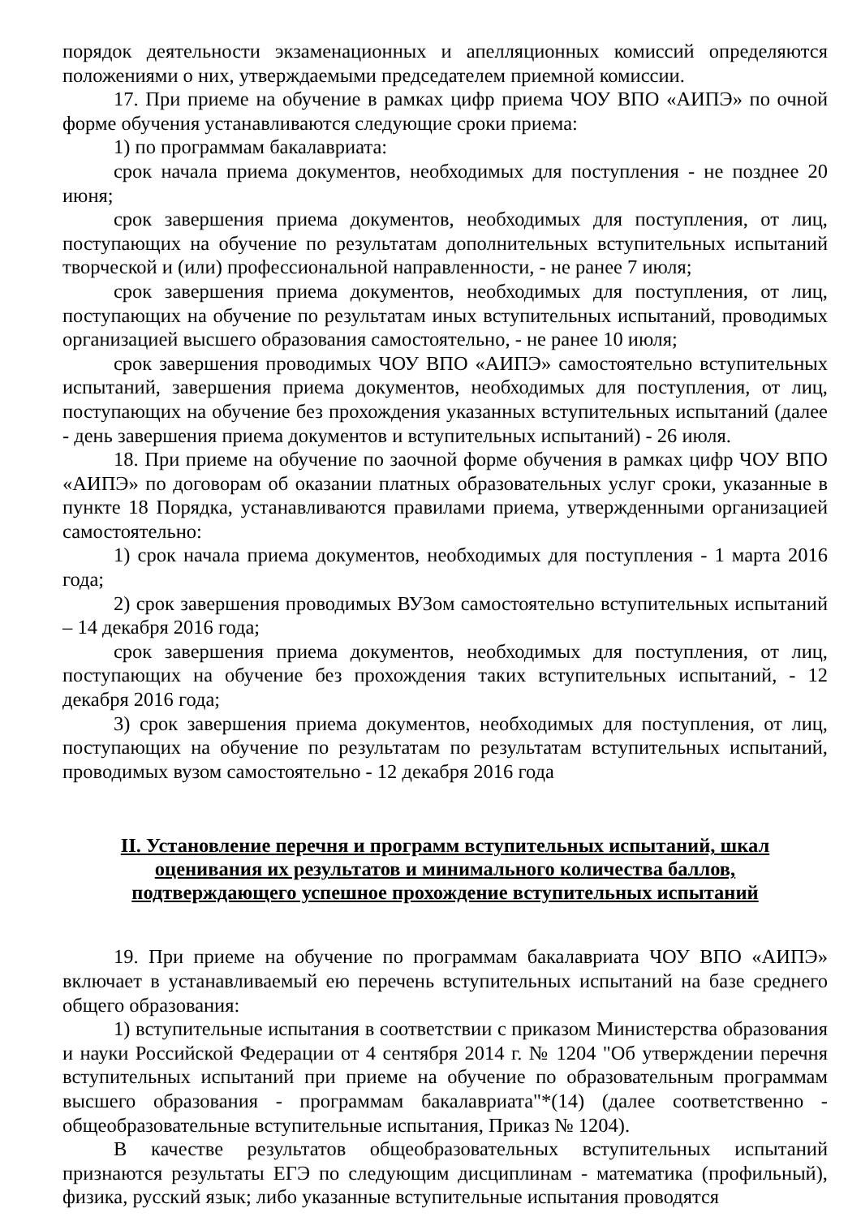порядок деятельности экзаменационных и апелляционных комиссий определяются положениями о них, утверждаемыми председателем приемной комиссии.
17. При приеме на обучение в рамках цифр приема ЧОУ ВПО «АИПЭ» по очной форме обучения устанавливаются следующие сроки приема:
1) по программам бакалавриата:
срок начала приема документов, необходимых для поступления - не позднее 20 июня;
срок завершения приема документов, необходимых для поступления, от лиц, поступающих на обучение по результатам дополнительных вступительных испытаний творческой и (или) профессиональной направленности, - не ранее 7 июля;
срок завершения приема документов, необходимых для поступления, от лиц, поступающих на обучение по результатам иных вступительных испытаний, проводимых организацией высшего образования самостоятельно, - не ранее 10 июля;
срок завершения проводимых ЧОУ ВПО «АИПЭ» самостоятельно вступительных испытаний, завершения приема документов, необходимых для поступления, от лиц, поступающих на обучение без прохождения указанных вступительных испытаний (далее - день завершения приема документов и вступительных испытаний) - 26 июля.
18. При приеме на обучение по заочной форме обучения в рамках цифр ЧОУ ВПО «АИПЭ» по договорам об оказании платных образовательных услуг сроки, указанные в пункте 18 Порядка, устанавливаются правилами приема, утвержденными организацией самостоятельно:
1) срок начала приема документов, необходимых для поступления - 1 марта 2016 года;
2) срок завершения проводимых ВУЗом самостоятельно вступительных испытаний – 14 декабря 2016 года;
срок завершения приема документов, необходимых для поступления, от лиц, поступающих на обучение без прохождения таких вступительных испытаний, - 12 декабря 2016 года;
3) срок завершения приема документов, необходимых для поступления, от лиц, поступающих на обучение по результатам по результатам вступительных испытаний, проводимых вузом самостоятельно - 12 декабря 2016 года
II. Установление перечня и программ вступительных испытаний, шкал
оценивания их результатов и минимального количества баллов,
подтверждающего успешное прохождение вступительных испытаний
19. При приеме на обучение по программам бакалавриата ЧОУ ВПО «АИПЭ» включает в устанавливаемый ею перечень вступительных испытаний на базе среднего общего образования:
1) вступительные испытания в соответствии с приказом Министерства образования и науки Российской Федерации от 4 сентября 2014 г. № 1204 "Об утверждении перечня вступительных испытаний при приеме на обучение по образовательным программам высшего образования - программам бакалавриата"*(14) (далее соответственно - общеобразовательные вступительные испытания, Приказ № 1204).
В качестве результатов общеобразовательных вступительных испытаний признаются результаты ЕГЭ по следующим дисциплинам - математика (профильный), физика, русский язык; либо указанные вступительные испытания проводятся